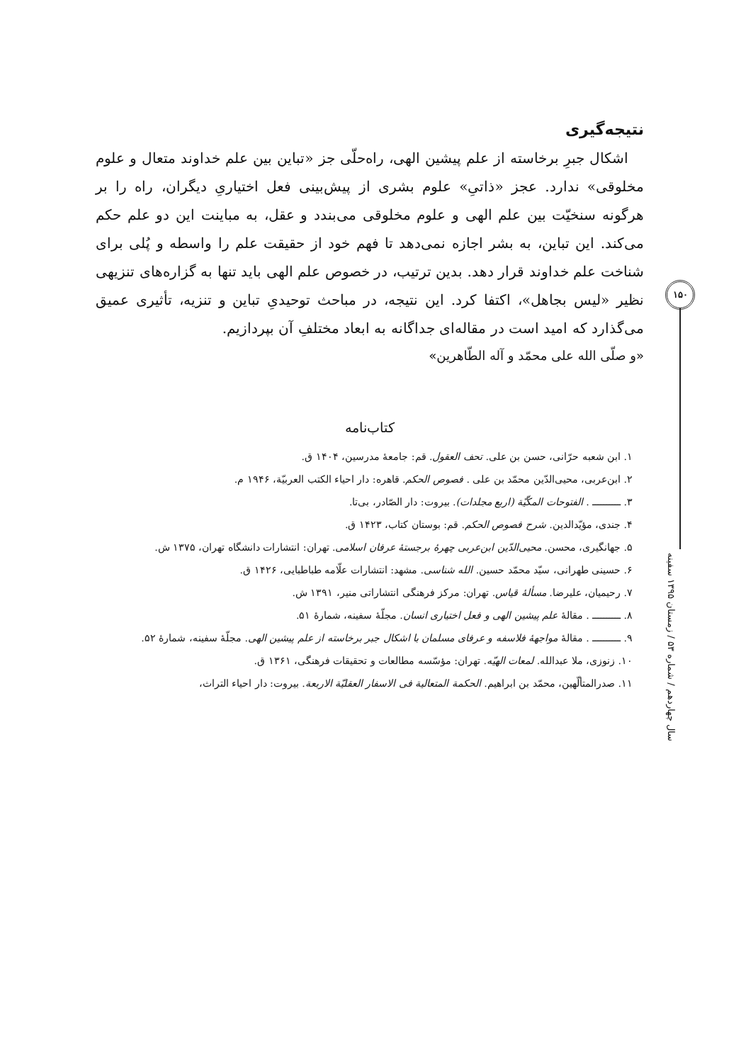۱۵۰
سال چهاردهم / شماره ۵۳ / زمستان ۱۳۹۵ سفینه
نتیجه‌گیری
اشکال جبرِ برخاسته از علم پیشین الهی، راه‌حلّی جز «تباین بین علم خداوند متعال و علوم مخلوقی» ندارد. عجز «ذاتیِ» علوم بشری از پیش‌بینی فعل اختیاریِ دیگران، راه را بر هرگونه سنخیّت بین علم الهی و علوم مخلوقی می‌بندد و عقل، به مباینت این دو علم حکم می‌کند. این تباین، به بشر اجازه نمی‌دهد تا فهم خود از حقیقت علم را واسطه و پُلی برای شناخت علم خداوند قرار دهد. بدین ترتیب، در خصوص علم الهی باید تنها به گزاره‌های تنزیهی نظیر «لیس بجاهل»، اکتفا کرد. این نتیجه، در مباحث توحیدیِ تباین و تنزیه، تأثیری عمیق می‌گذارد که امید است در مقاله‌ای جداگانه به ابعاد مختلفِ آن بپردازیم.
«و صلّی الله علی محمّد و آله الطّاهرین»
کتاب‌نامه
۱. ابن شعبه حرّانی، حسن بن علی. تحف العقول. قم: جامعهٔ مدرسین، ۱۴۰۴ ق.
۲. ابن‌عربی، محیی‌الدّین محمّد بن علی . فصوص الحکم. قاهره: دار احیاء الکتب العربیّة، ۱۹۴۶ م.
۳. ــــــــــ . الفتوحات المکّیّة (اربع مجلدات). بیروت: دار الصّادر، بی‌تا.
۴. جندی، مؤیّدالدین. شرح فصوص الحکم. قم: بوستان کتاب، ۱۴۲۳ ق.
۵. جهانگیری، محسن. محیی‌الدّین ابن‌عربی چهرهٔ برجستهٔ عرفان اسلامی. تهران: انتشارات دانشگاه تهران، ۱۳۷۵ ش.
۶. حسینی طهرانی، سیّد محمّد حسین. الله شناسی. مشهد: انتشارات علّامه طباطبایی، ۱۴۲۶ ق.
۷. رحیمیان، علیرضا. مسألهٔ قیاس. تهران: مرکز فرهنگی انتشاراتی منیر، ۱۳۹۱ ش.
۸. ــــــــــ . مقالهٔ علم پیشین الهی و فعل اختیاری انسان. مجلّهٔ سفینه، شمارهٔ ۵۱.
۹. ــــــــــ . مقالهٔ مواجههٔ فلاسفه و عرفای مسلمان با اشکال جبر برخاسته از علم پیشین الهی. مجلّهٔ سفینه، شمارهٔ ۵۲.
۱۰. زنوزی، ملا عبدالله. لمعات الهیّه. تهران: مؤسّسه مطالعات و تحقیقات فرهنگی، ۱۳۶۱ ق.
۱۱. صدرالمتألّهین، محمّد بن ابراهیم. الحکمة المتعالیة فی الاسفار العقلیّة الاربعة. بیروت: دار احیاء التراث،